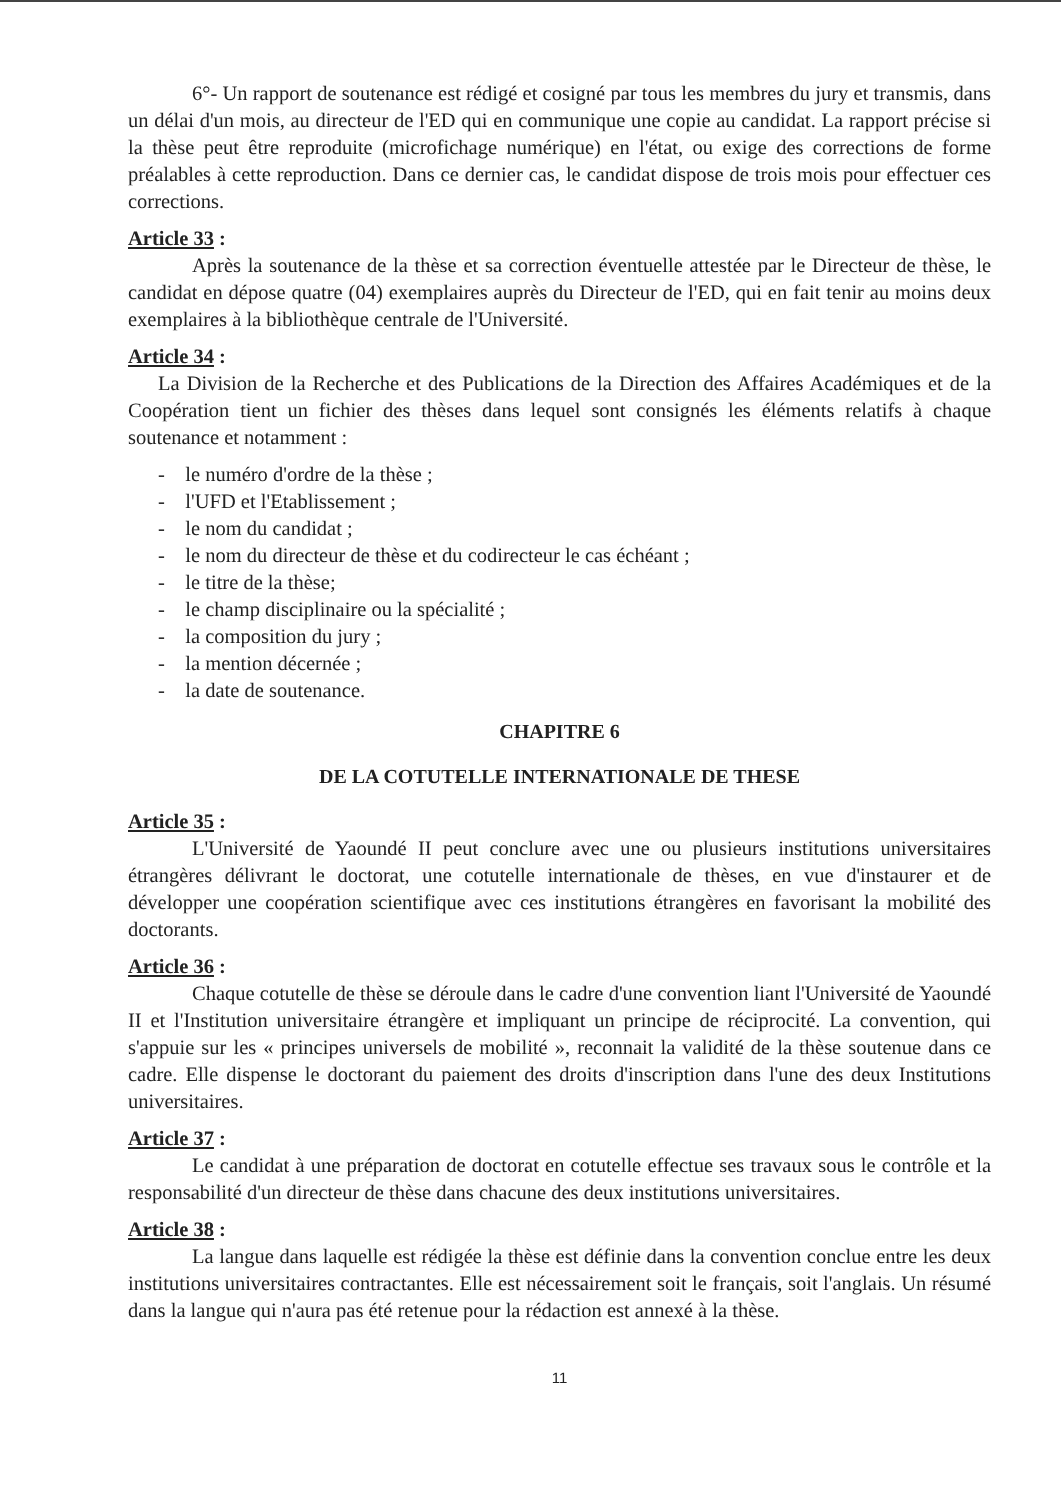6°- Un rapport de soutenance est rédigé et cosigné par tous les membres du jury et transmis, dans un délai d'un mois, au directeur de l'ED qui en communique une copie au candidat. La rapport précise si la thèse peut être reproduite (microfichage numérique) en l'état, ou exige des corrections de forme préalables à cette reproduction. Dans ce dernier cas, le candidat dispose de trois mois pour effectuer ces corrections.
Article 33 :
Après la soutenance de la thèse et sa correction éventuelle attestée par le Directeur de thèse, le candidat en dépose quatre (04) exemplaires auprès du Directeur de l'ED, qui en fait tenir au moins deux exemplaires à la bibliothèque centrale de l'Université.
Article 34 :
La Division de la Recherche et des Publications de la Direction des Affaires Académiques et de la Coopération tient un fichier des thèses dans lequel sont consignés les éléments relatifs à chaque soutenance et notamment :
- le numéro d'ordre de la thèse ;
- l'UFD et l'Etablissement ;
- le nom du candidat ;
- le nom du directeur de thèse et du codirecteur le cas échéant ;
- le titre de la thèse;
- le champ disciplinaire ou la spécialité ;
- la composition du jury ;
- la mention décernée ;
- la date de soutenance.
CHAPITRE 6
DE LA COTUTELLE INTERNATIONALE DE THESE
Article 35 :
L'Université de Yaoundé II peut conclure avec une ou plusieurs institutions universitaires étrangères délivrant le doctorat, une cotutelle internationale de thèses, en vue d'instaurer et de développer une coopération scientifique avec ces institutions étrangères en favorisant la mobilité des doctorants.
Article 36 :
Chaque cotutelle de thèse se déroule dans le cadre d'une convention liant l'Université de Yaoundé II et l'Institution universitaire étrangère et impliquant un principe de réciprocité. La convention, qui s'appuie sur les « principes universels de mobilité », reconnait la validité de la thèse soutenue dans ce cadre. Elle dispense le doctorant du paiement des droits d'inscription dans l'une des deux Institutions universitaires.
Article 37 :
Le candidat à une préparation de doctorat en cotutelle effectue ses travaux sous le contrôle et la responsabilité d'un directeur de thèse dans chacune des deux institutions universitaires.
Article 38 :
La langue dans laquelle est rédigée la thèse est définie dans la convention conclue entre les deux institutions universitaires contractantes. Elle est nécessairement soit le français, soit l'anglais. Un résumé dans la langue qui n'aura pas été retenue pour la rédaction est annexé à la thèse.
11